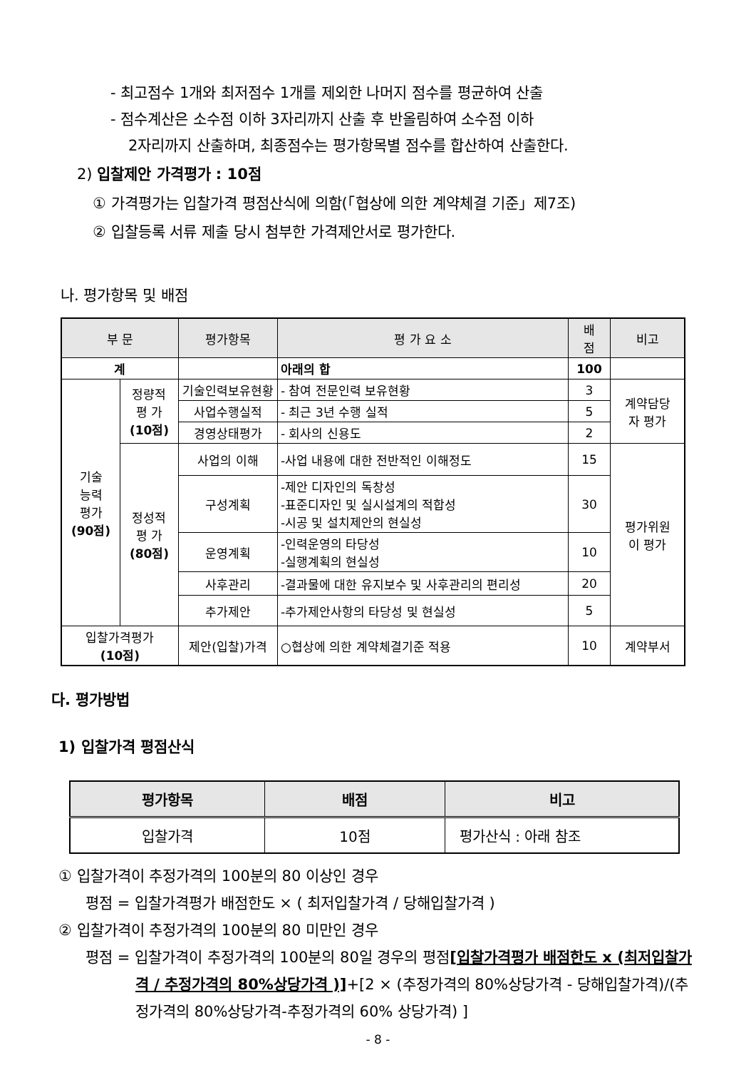- 최고점수 1개와 최저점수 1개를 제외한 나머지 점수를 평균하여 산출
- 점수계산은 소수점 이하 3자리까지 산출 후 반올림하여 소수점 이하
2자리까지 산출하며, 최종점수는 평가항목별 점수를 합산하여 산출한다.
2) 입찰제안 가격평가 : 10점
① 가격평가는 입찰가격 평점산식에 의함(「협상에 의한 계약체결 기준」제7조)
② 입찰등록 서류 제출 당시 첨부한 가격제안서로 평가한다.
나. 평가항목 및 배점
| 부 문 | | 평가항목 | 평 가 요 소 | 배 점 | 비고 |
| --- | --- | --- | --- | --- | --- |
| 계 | | | 아래의 합 | 100 | |
| 기술 능력 평가 (90점) | 정량적 평 가 (10점) | 기술인력보유현황 | - 참여 전문인력 보유현황 | 3 | 계약담당 자 평가 |
| | | 사업수행실적 | - 최근 3년 수행 실적 | 5 | |
| | | 경영상태평가 | - 회사의 신용도 | 2 | |
| | 정성적 평 가 (80점) | 사업의 이해 | -사업 내용에 대한 전반적인 이해정도 | 15 | 평가위원 이 평가 |
| | | 구성계획 | -제안 디자인의 독창성 -표준디자인 및 실시설계의 적합성 -시공 및 설치제안의 현실성 | 30 | |
| | | 운영계획 | -인력운영의 타당성 -실행계획의 현실성 | 10 | |
| | | 사후관리 | -결과물에 대한 유지보수 및 사후관리의 편리성 | 20 | |
| | | 추가제안 | -추가제안사항의 타당성 및 현실성 | 5 | |
| 입찰가격평가 (10점) | | 제안(입찰)가격 | ○협상에 의한 계약체결기준 적용 | 10 | 계약부서 |
다. 평가방법
1) 입찰가격 평점산식
| 평가항목 | 배점 | 비고 |
| --- | --- | --- |
| 입찰가격 | 10점 | 평가산식 : 아래 참조 |
① 입찰가격이 추정가격의 100분의 80 이상인 경우
평점 = 입찰가격평가 배점한도 × ( 최저입찰가격 / 당해입찰가격 )
② 입찰가격이 추정가격의 100분의 80 미만인 경우
평점 = 입찰가격이 추정가격의 100분의 80일 경우의 평점[입찰가격평가 배점한도 x (최저입찰가격 / 추정가격의 80%상당가격 )]+[2 × (추정가격의 80%상당가격 - 당해입찰가격)/(추정가격의 80%상당가격-추정가격의 60% 상당가격) ]
- 8 -